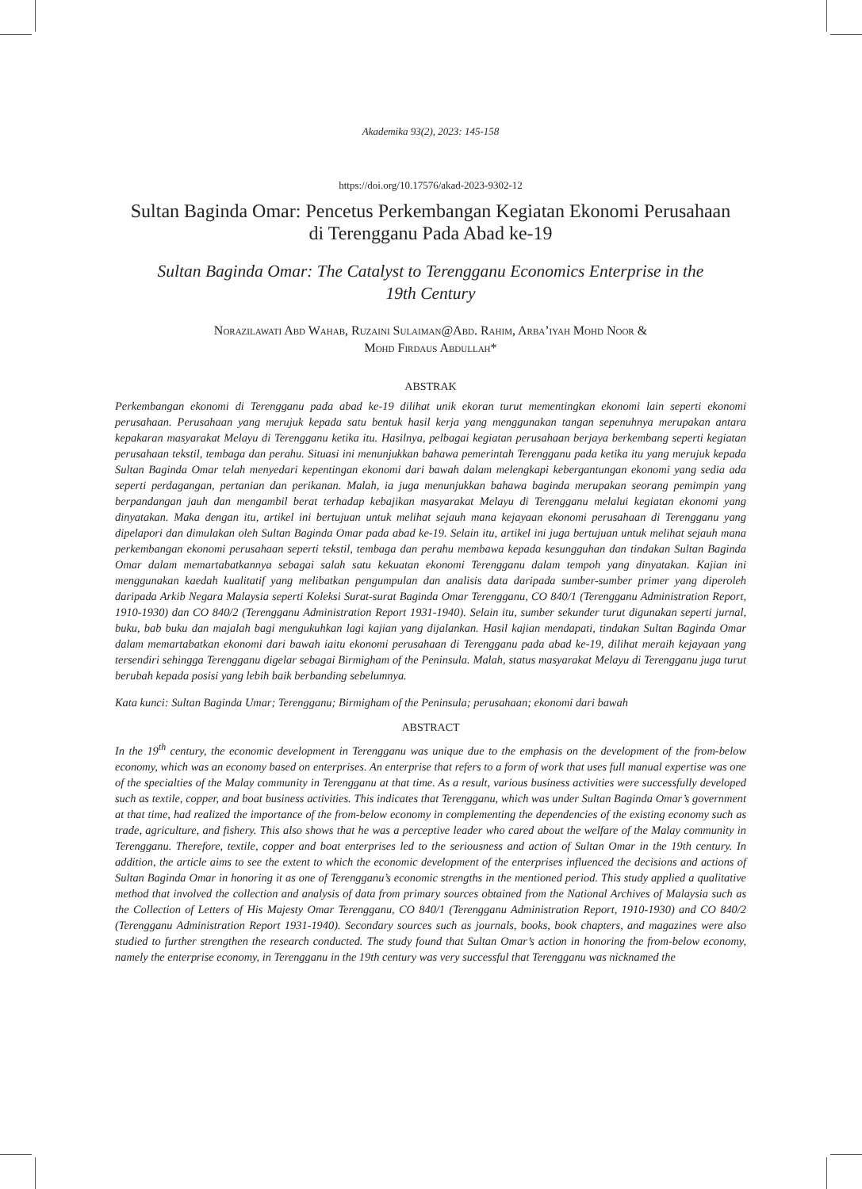Akademika 93(2), 2023: 145-158
https://doi.org/10.17576/akad-2023-9302-12
Sultan Baginda Omar: Pencetus Perkembangan Kegiatan Ekonomi Perusahaan
di Terengganu Pada Abad ke-19
Sultan Baginda Omar: The Catalyst to Terengganu Economics Enterprise in the
19th Century
Norazilawati Abd Wahab, Ruzaini Sulaiman@Abd. Rahim, Arba’iyah Mohd Noor &
Mohd Firdaus Abdullah*
ABSTRAK
Perkembangan ekonomi di Terengganu pada abad ke-19 dilihat unik ekoran turut mementingkan ekonomi lain seperti ekonomi perusahaan. Perusahaan yang merujuk kepada satu bentuk hasil kerja yang menggunakan tangan sepenuhnya merupakan antara kepakaran masyarakat Melayu di Terengganu ketika itu. Hasilnya, pelbagai kegiatan perusahaan berjaya berkembang seperti kegiatan perusahaan tekstil, tembaga dan perahu. Situasi ini menunjukkan bahawa pemerintah Terengganu pada ketika itu yang merujuk kepada Sultan Baginda Omar telah menyedari kepentingan ekonomi dari bawah dalam melengkapi kebergantungan ekonomi yang sedia ada seperti perdagangan, pertanian dan perikanan. Malah, ia juga menunjukkan bahawa baginda merupakan seorang pemimpin yang berpandangan jauh dan mengambil berat terhadap kebajikan masyarakat Melayu di Terengganu melalui kegiatan ekonomi yang dinyatakan. Maka dengan itu, artikel ini bertujuan untuk melihat sejauh mana kejayaan ekonomi perusahaan di Terengganu yang dipelapori dan dimulakan oleh Sultan Baginda Omar pada abad ke-19. Selain itu, artikel ini juga bertujuan untuk melihat sejauh mana perkembangan ekonomi perusahaan seperti tekstil, tembaga dan perahu membawa kepada kesungguhan dan tindakan Sultan Baginda Omar dalam memartabatkannya sebagai salah satu kekuatan ekonomi Terengganu dalam tempoh yang dinyatakan. Kajian ini menggunakan kaedah kualitatif yang melibatkan pengumpulan dan analisis data daripada sumber-sumber primer yang diperoleh daripada Arkib Negara Malaysia seperti Koleksi Surat-surat Baginda Omar Terengganu, CO 840/1 (Terengganu Administration Report, 1910-1930) dan CO 840/2 (Terengganu Administration Report 1931-1940). Selain itu, sumber sekunder turut digunakan seperti jurnal, buku, bab buku dan majalah bagi mengukuhkan lagi kajian yang dijalankan. Hasil kajian mendapati, tindakan Sultan Baginda Omar dalam memartabatkan ekonomi dari bawah iaitu ekonomi perusahaan di Terengganu pada abad ke-19, dilihat meraih kejayaan yang tersendiri sehingga Terengganu digelar sebagai Birmigham of the Peninsula. Malah, status masyarakat Melayu di Terengganu juga turut berubah kepada posisi yang lebih baik berbanding sebelumnya.
Kata kunci: Sultan Baginda Umar; Terengganu; Birmigham of the Peninsula; perusahaan; ekonomi dari bawah
ABSTRACT
In the 19<sup>th</sup> century, the economic development in Terengganu was unique due to the emphasis on the development of the from-below economy, which was an economy based on enterprises. An enterprise that refers to a form of work that uses full manual expertise was one of the specialties of the Malay community in Terengganu at that time. As a result, various business activities were successfully developed such as textile, copper, and boat business activities. This indicates that Terengganu, which was under Sultan Baginda Omar’s government at that time, had realized the importance of the from-below economy in complementing the dependencies of the existing economy such as trade, agriculture, and fishery. This also shows that he was a perceptive leader who cared about the welfare of the Malay community in Terengganu. Therefore, textile, copper and boat enterprises led to the seriousness and action of Sultan Omar in the 19th century. In addition, the article aims to see the extent to which the economic development of the enterprises influenced the decisions and actions of Sultan Baginda Omar in honoring it as one of Terengganu’s economic strengths in the mentioned period. This study applied a qualitative method that involved the collection and analysis of data from primary sources obtained from the National Archives of Malaysia such as the Collection of Letters of His Majesty Omar Terengganu, CO 840/1 (Terengganu Administration Report, 1910-1930) and CO 840/2 (Terengganu Administration Report 1931-1940). Secondary sources such as journals, books, book chapters, and magazines were also studied to further strengthen the research conducted. The study found that Sultan Omar’s action in honoring the from-below economy, namely the enterprise economy, in Terengganu in the 19th century was very successful that Terengganu was nicknamed the